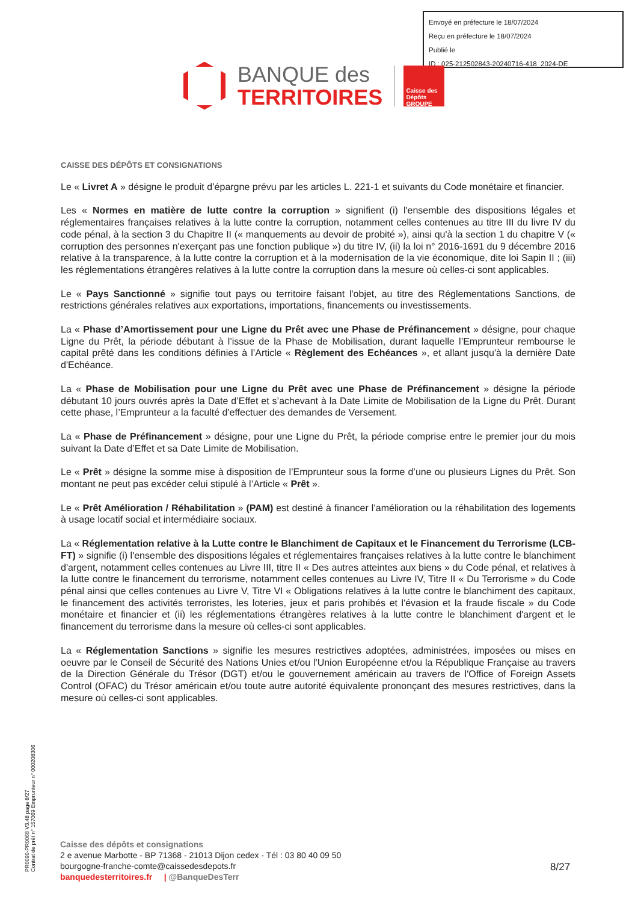Envoyé en préfecture le 18/07/2024
Reçu en préfecture le 18/07/2024
Publié le
ID : 025-212502843-20240716-418_2024-DE
BANQUE des
TERRITOIRES
Caisse des Dépôts GROUPE
CAISSE DES DÉPÔTS ET CONSIGNATIONS
Le « Livret A » désigne le produit d’épargne prévu par les articles L. 221-1 et suivants du Code monétaire et financier.
Les « Normes en matière de lutte contre la corruption » signifient (i) l'ensemble des dispositions légales et réglementaires françaises relatives à la lutte contre la corruption, notamment celles contenues au titre III du livre IV du code pénal, à la section 3 du Chapitre II (« manquements au devoir de probité »), ainsi qu'à la section 1 du chapitre V (« corruption des personnes n'exerçant pas une fonction publique ») du titre IV, (ii) la loi n° 2016-1691 du 9 décembre 2016 relative à la transparence, à la lutte contre la corruption et à la modernisation de la vie économique, dite loi Sapin II ; (iii) les réglementations étrangères relatives à la lutte contre la corruption dans la mesure où celles-ci sont applicables.
Le « Pays Sanctionné » signifie tout pays ou territoire faisant l'objet, au titre des Réglementations Sanctions, de restrictions générales relatives aux exportations, importations, financements ou investissements.
La « Phase d’Amortissement pour une Ligne du Prêt avec une Phase de Préfinancement » désigne, pour chaque Ligne du Prêt, la période débutant à l’issue de la Phase de Mobilisation, durant laquelle l’Emprunteur rembourse le capital prêté dans les conditions définies à l’Article « Règlement des Echéances », et allant jusqu'à la dernière Date d'Echéance.
La « Phase de Mobilisation pour une Ligne du Prêt avec une Phase de Préfinancement » désigne la période débutant 10 jours ouvrés après la Date d’Effet et s’achevant à la Date Limite de Mobilisation de la Ligne du Prêt. Durant cette phase, l’Emprunteur a la faculté d'effectuer des demandes de Versement.
La « Phase de Préfinancement » désigne, pour une Ligne du Prêt, la période comprise entre le premier jour du mois suivant la Date d’Effet et sa Date Limite de Mobilisation.
Le « Prêt » désigne la somme mise à disposition de l’Emprunteur sous la forme d’une ou plusieurs Lignes du Prêt. Son montant ne peut pas excéder celui stipulé à l’Article « Prêt ».
Le « Prêt Amélioration / Réhabilitation » (PAM) est destiné à financer l’amélioration ou la réhabilitation des logements à usage locatif social et intermédiaire sociaux.
La « Réglementation relative à la Lutte contre le Blanchiment de Capitaux et le Financement du Terrorisme (LCB-FT) » signifie (i) l'ensemble des dispositions légales et réglementaires françaises relatives à la lutte contre le blanchiment d'argent, notamment celles contenues au Livre III, titre II « Des autres atteintes aux biens » du Code pénal, et relatives à la lutte contre le financement du terrorisme, notamment celles contenues au Livre IV, Titre II « Du Terrorisme » du Code pénal ainsi que celles contenues au Livre V, Titre VI « Obligations relatives à la lutte contre le blanchiment des capitaux, le financement des activités terroristes, les loteries, jeux et paris prohibés et l'évasion et la fraude fiscale » du Code monétaire et financier et (ii) les réglementations étrangères relatives à la lutte contre le blanchiment d'argent et le financement du terrorisme dans la mesure où celles-ci sont applicables.
La « Réglementation Sanctions » signifie les mesures restrictives adoptées, administrées, imposées ou mises en oeuvre par le Conseil de Sécurité des Nations Unies et/ou l'Union Européenne et/ou la République Française au travers de la Direction Générale du Trésor (DGT) et/ou le gouvernement américain au travers de l'Office of Foreign Assets Control (OFAC) du Trésor américain et/ou toute autre autorité équivalente prononçant des mesures restrictives, dans la mesure où celles-ci sont applicables.
PR0090-PR0068 V3.48 page 8/27
Contrat de prêt n° 157069 Emprunteur n° 000208306
Caisse des dépôts et consignations
2 e avenue Marbotte - BP 71368 - 21013 Dijon cedex - Tél : 03 80 40 09 50
bourgogne-franche-comte@caissedesdepots.fr
banquedesterritoires.fr | @BanqueDesTerr
8/27